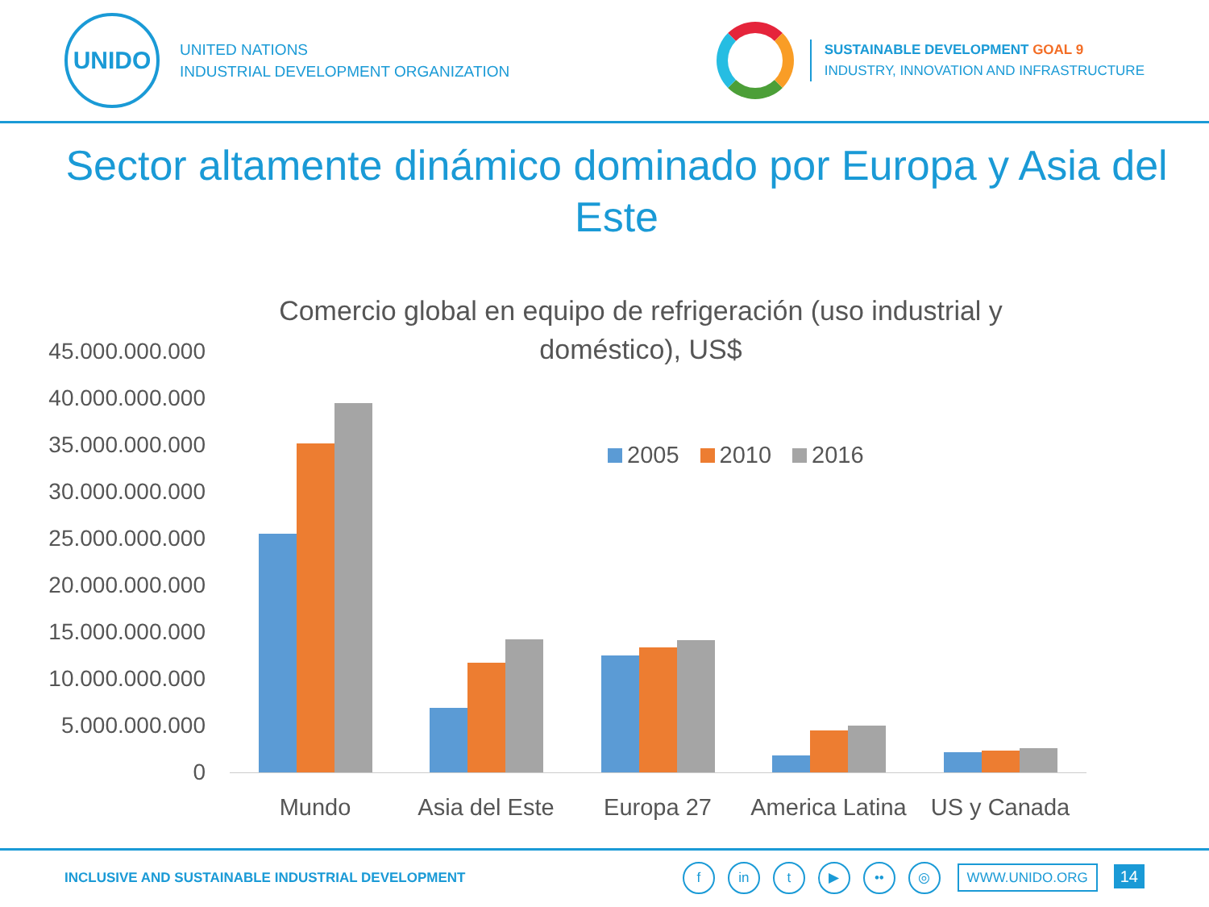UNIDO
UNITED NATIONS
INDUSTRIAL DEVELOPMENT ORGANIZATION
SUSTAINABLE DEVELOPMENT GOAL 9
INDUSTRY, INNOVATION AND INFRASTRUCTURE
Sector altamente dinámico dominado por Europa y Asia del Este
Comercio global en equipo de refrigeración (uso industrial y doméstico), US$
45.000.000.000
40.000.000.000
35.000.000.000
30.000.000.000
25.000.000.000
20.000.000.000
15.000.000.000
10.000.000.000
5.000.000.000
0
2005 2010 2016
Mundo
Asia del Este
Europa 27
America Latina
US y Canada
INCLUSIVE AND SUSTAINABLE INDUSTRIAL DEVELOPMENT
f in t ▶ •• ◎ WWW.UNIDO.ORG 14